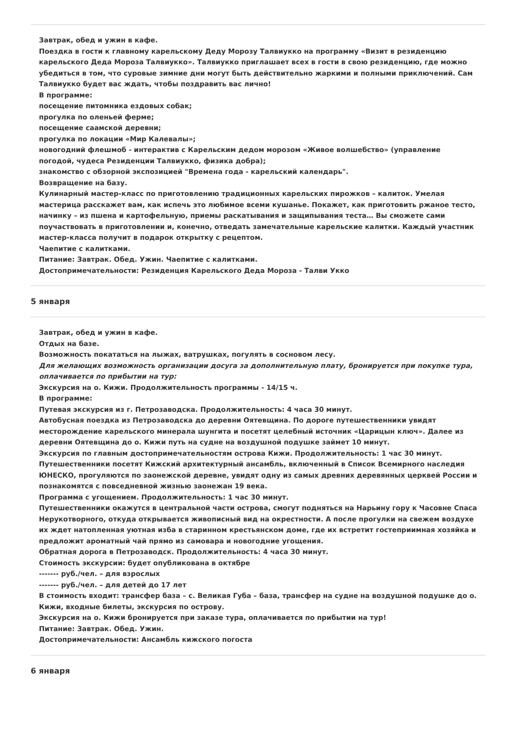Завтрак, обед и ужин в кафе.
Поездка в гости к главному карельскому Деду Морозу Талвиукко на программу «Визит в резиденцию карельского Деда Мороза Талвиукко». Талвиукко приглашает всех в гости в свою резиденцию, где можно убедиться в том, что суровые зимние дни могут быть действительно жаркими и полными приключений. Сам Талвиукко будет вас ждать, чтобы поздравить вас лично!
В программе:
посещение питомника ездовых собак;
прогулка по оленьей ферме;
посещение саамской деревни;
прогулка по локации «Мир Калевалы»;
новогодний флешмоб - интерактив с Карельским дедом морозом «Живое волшебство» (управление погодой, чудеса Резиденции Талвиукко, физика добра);
знакомство с обзорной экспозицией "Времена года - карельский календарь".
Возвращение на базу.
Кулинарный мастер-класс по приготовлению традиционных карельских пирожков – калиток. Умелая мастерица расскажет вам, как испечь это любимое всеми кушанье. Покажет, как приготовить ржаное тесто, начинку – из пшена и картофельную, приемы раскатывания и защипывания теста… Вы сможете сами поучаствовать в приготовлении и, конечно, отведать замечательные карельские калитки. Каждый участник мастер-класса получит в подарок открытку с рецептом.
Чаепитие с калитками.
Питание: Завтрак. Обед. Ужин. Чаепитие с калитками.
Достопримечательности: Резиденция Карельского Деда Мороза - Талви Укко
5 января
Завтрак, обед и ужин в кафе.
Отдых на базе.
Возможность покататься на лыжах, ватрушках, погулять в сосновом лесу.
Для желающих возможность организации досуга за дополнительную плату, бронируется при покупке тура, оплачивается по прибытии на тур:
Экскурсия на о. Кижи. Продолжительность программы - 14/15 ч.
В программе:
Путевая экскурсия из г. Петрозаводска. Продолжительность: 4 часа 30 минут.
Автобусная поездка из Петрозаводска до деревни Оятевщина. По дороге путешественники увидят месторождение карельского минерала шунгита и посетят целебный источник «Царицын ключ». Далее из деревни Оятевщина до о. Кижи путь на судне на воздушной подушке займет 10 минут.
Экскурсия по главным достопримечательностям острова Кижи. Продолжительность: 1 час 30 минут.
Путешественники посетят Кижский архитектурный ансамбль, включенный в Список Всемирного наследия ЮНЕСКО, прогуляются по заонежской деревне, увидят одну из самых древних деревянных церквей России и познакомятся с повседневной жизнью заонежан 19 века.
Программа с угощением. Продолжительность: 1 час 30 минут.
Путешественники окажутся в центральной части острова, смогут подняться на Нарьину гору к Часовне Спаса Нерукотворного, откуда открывается живописный вид на окрестности. А после прогулки на свежем воздухе их ждет натопленная уютная изба в старинном крестьянском доме, где их встретит гостеприимная хозяйка и предложит ароматный чай прямо из самовара и новогодние угощения.
Обратная дорога в Петрозаводск. Продолжительность: 4 часа 30 минут.
Стоимость экскурсии: будет опубликована в октябре
------- руб./чел. – для взрослых
------- руб./чел. – для детей до 17 лет
В стоимость входит: трансфер база – с. Великая Губа – база, трансфер на судне на воздушной подушке до о. Кижи, входные билеты, экскурсия по острову.
Экскурсия на о. Кижи бронируется при заказе тура, оплачивается по прибытии на тур!
Питание: Завтрак. Обед. Ужин.
Достопримечательности: Ансамбль кижского погоста
6 января